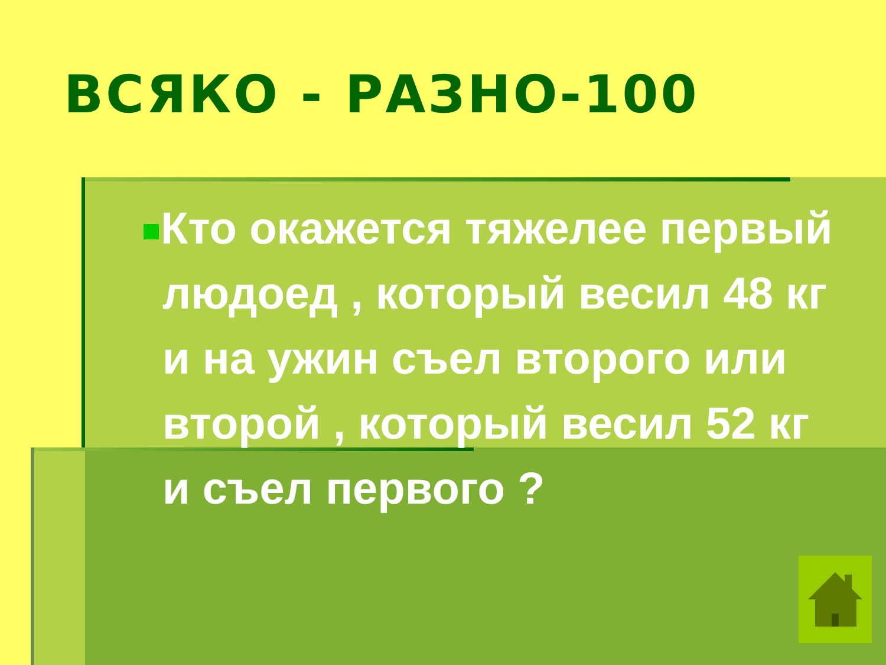ВСЯКО - РАЗНО-100
Кто окажется тяжелее первый людоед , который весил 48 кг и на ужин съел второго или второй , который весил 52 кг и съел первого ?